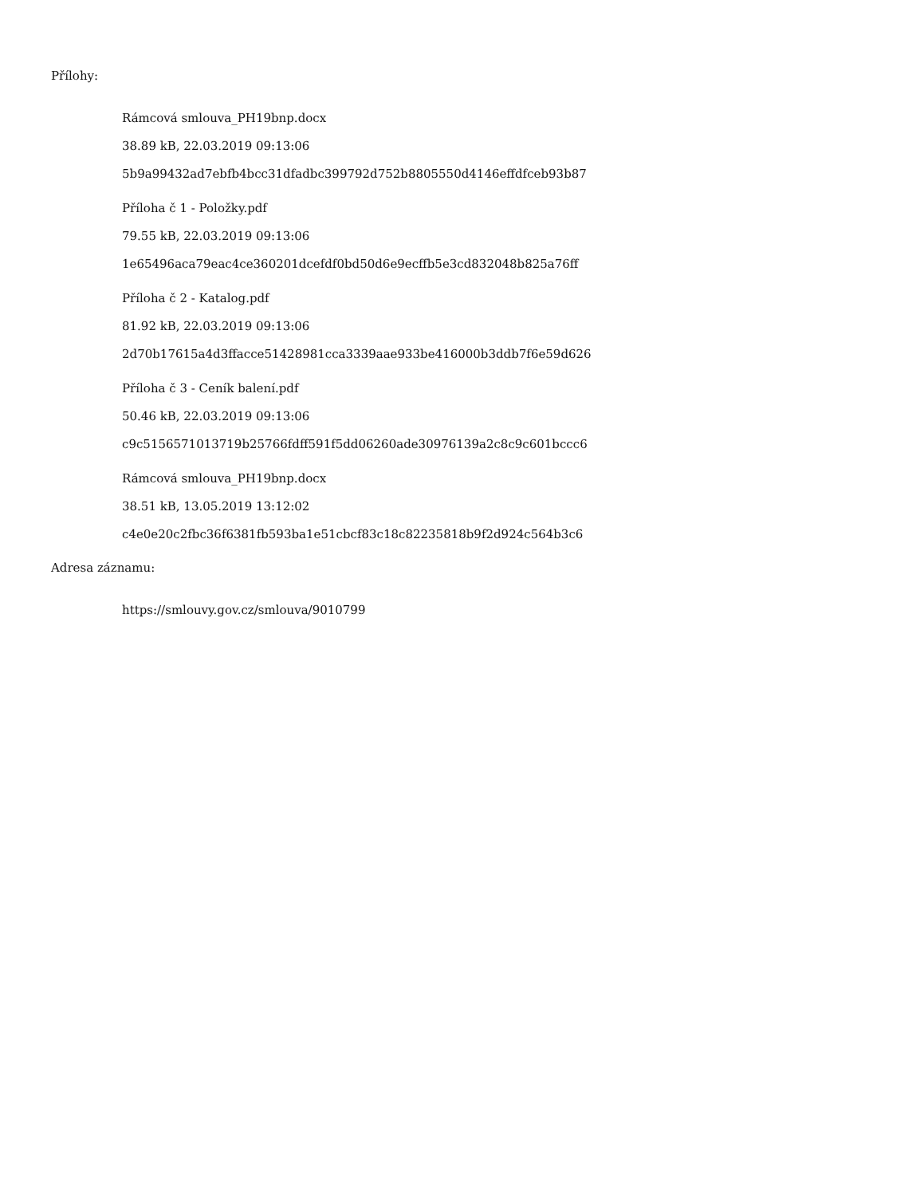Přílohy:
Rámcová smlouva_PH19bnp.docx
38.89 kB, 22.03.2019 09:13:06
5b9a99432ad7ebfb4bcc31dfadbc399792d752b8805550d4146effdfceb93b87
Příloha č 1 - Položky.pdf
79.55 kB, 22.03.2019 09:13:06
1e65496aca79eac4ce360201dcefdf0bd50d6e9ecffb5e3cd832048b825a76ff
Příloha č 2 - Katalog.pdf
81.92 kB, 22.03.2019 09:13:06
2d70b17615a4d3ffacce51428981cca3339aae933be416000b3ddb7f6e59d626
Příloha č 3 - Ceník balení.pdf
50.46 kB, 22.03.2019 09:13:06
c9c5156571013719b25766fdff591f5dd06260ade30976139a2c8c9c601bccc6
Rámcová smlouva_PH19bnp.docx
38.51 kB, 13.05.2019 13:12:02
c4e0e20c2fbc36f6381fb593ba1e51cbcf83c18c82235818b9f2d924c564b3c6
Adresa záznamu:
https://smlouvy.gov.cz/smlouva/9010799